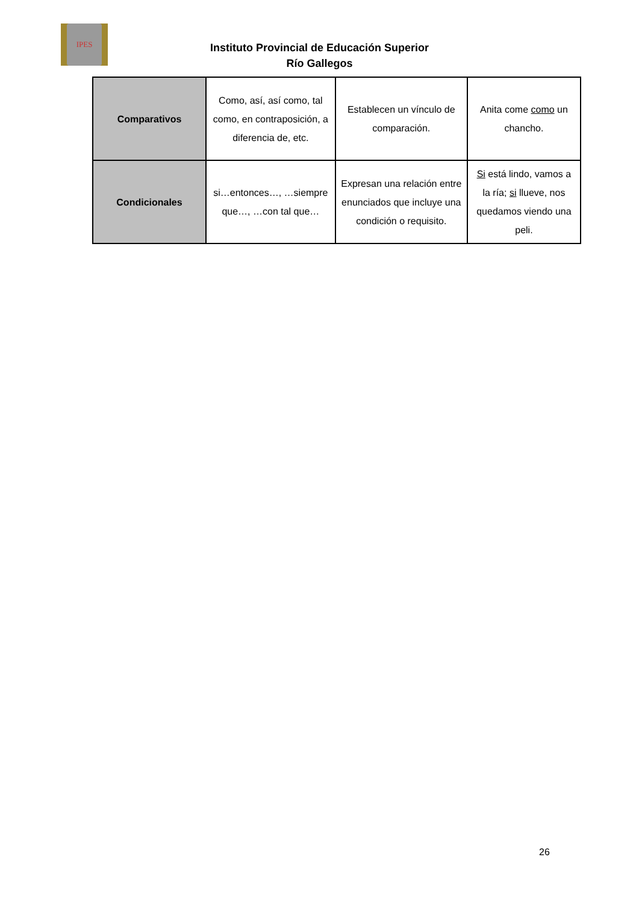IPES
Instituto Provincial de Educación Superior
Río Gallegos
| Comparativos | Como, así, así como, tal como, en contraposición, a diferencia de, etc. | Establecen un vínculo de comparación. | Anita come como un chancho. |
| Condicionales | si…entonces…, …siempre que…, …con tal que… | Expresan una relación entre enunciados que incluye una condición o requisito. | Si está lindo, vamos a la ría; si llueve, nos quedamos viendo una peli. |
26